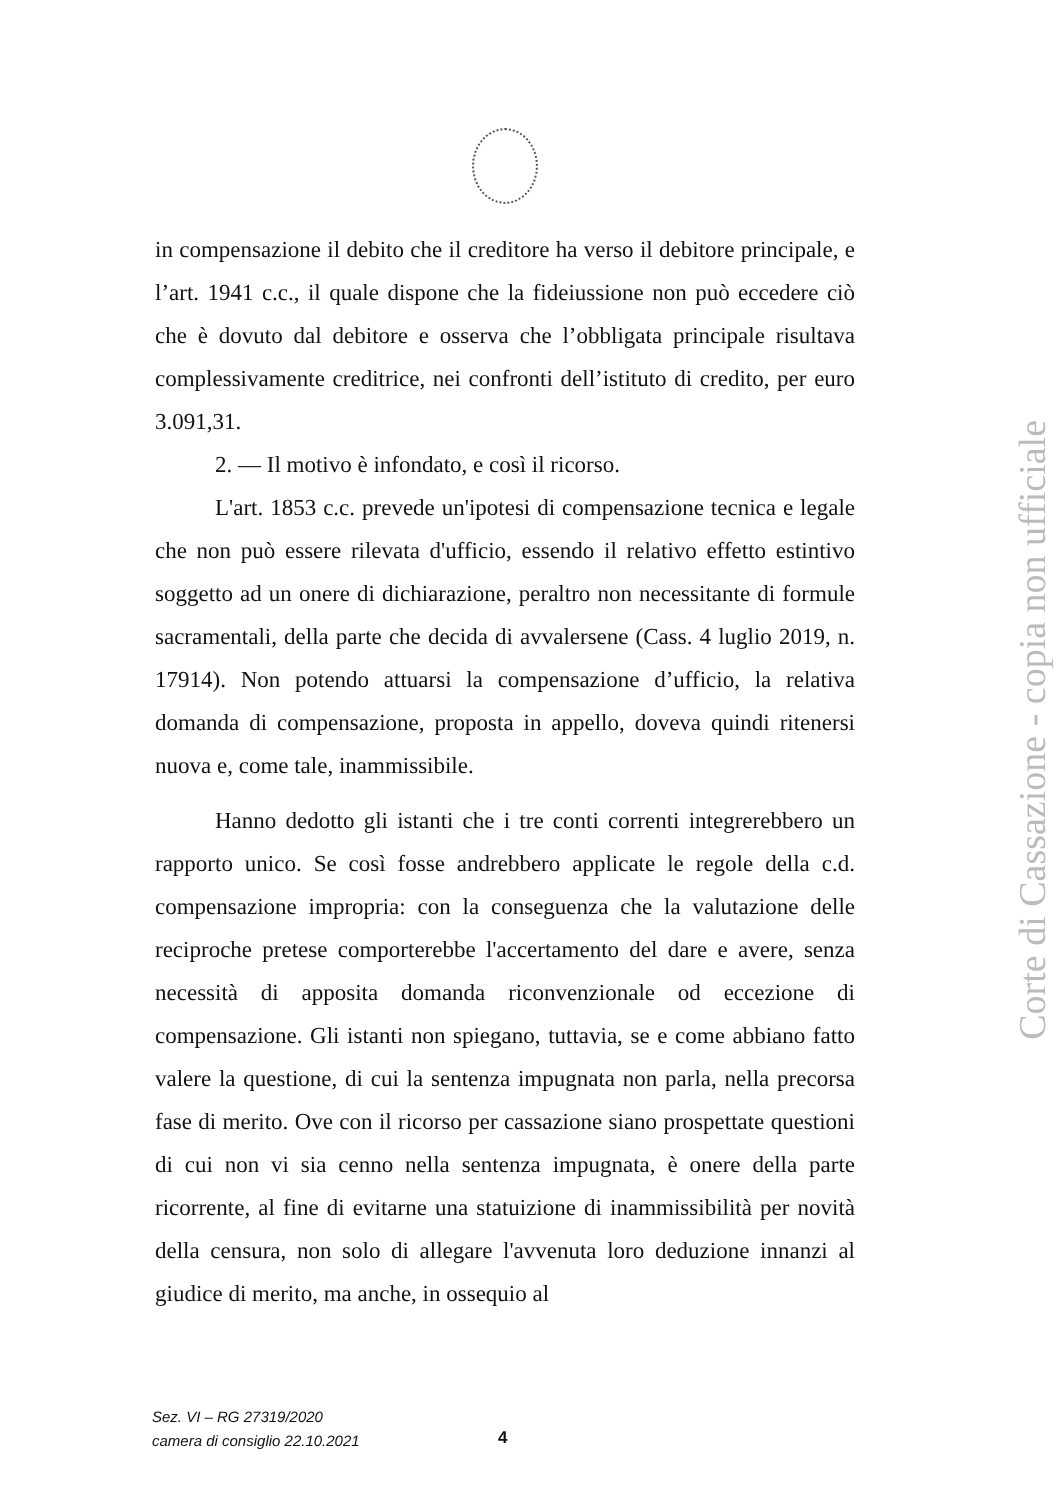in compensazione il debito che il creditore ha verso il debitore principale, e l’art. 1941 c.c., il quale dispone che la fideiussione non può eccedere ciò che è dovuto dal debitore e osserva che l’obbligata principale risultava complessivamente creditrice, nei confronti dell’istituto di credito, per euro 3.091,31.
2. — Il motivo è infondato, e così il ricorso.
L'art. 1853 c.c. prevede un'ipotesi di compensazione tecnica e legale che non può essere rilevata d'ufficio, essendo il relativo effetto estintivo soggetto ad un onere di dichiarazione, peraltro non necessitante di formule sacramentali, della parte che decida di avvalersene (Cass. 4 luglio 2019, n. 17914). Non potendo attuarsi la compensazione d’ufficio, la relativa domanda di compensazione, proposta in appello, doveva quindi ritenersi nuova e, come tale, inammissibile.
Hanno dedotto gli istanti che i tre conti correnti integrerebbero un rapporto unico. Se così fosse andrebbero applicate le regole della c.d. compensazione impropria: con la conseguenza che la valutazione delle reciproche pretese comporterebbe l'accertamento del dare e avere, senza necessità di apposita domanda riconvenzionale od eccezione di compensazione. Gli istanti non spiegano, tuttavia, se e come abbiano fatto valere la questione, di cui la sentenza impugnata non parla, nella precorsa fase di merito. Ove con il ricorso per cassazione siano prospettate questioni di cui non vi sia cenno nella sentenza impugnata, è onere della parte ricorrente, al fine di evitarne una statuizione di inammissibilità per novità della censura, non solo di allegare l'avvenuta loro deduzione innanzi al giudice di merito, ma anche, in ossequio al
Sez. VI – RG 27319/2020
camera di consiglio 22.10.2021
4
Corte di Cassazione - copia non ufficiale